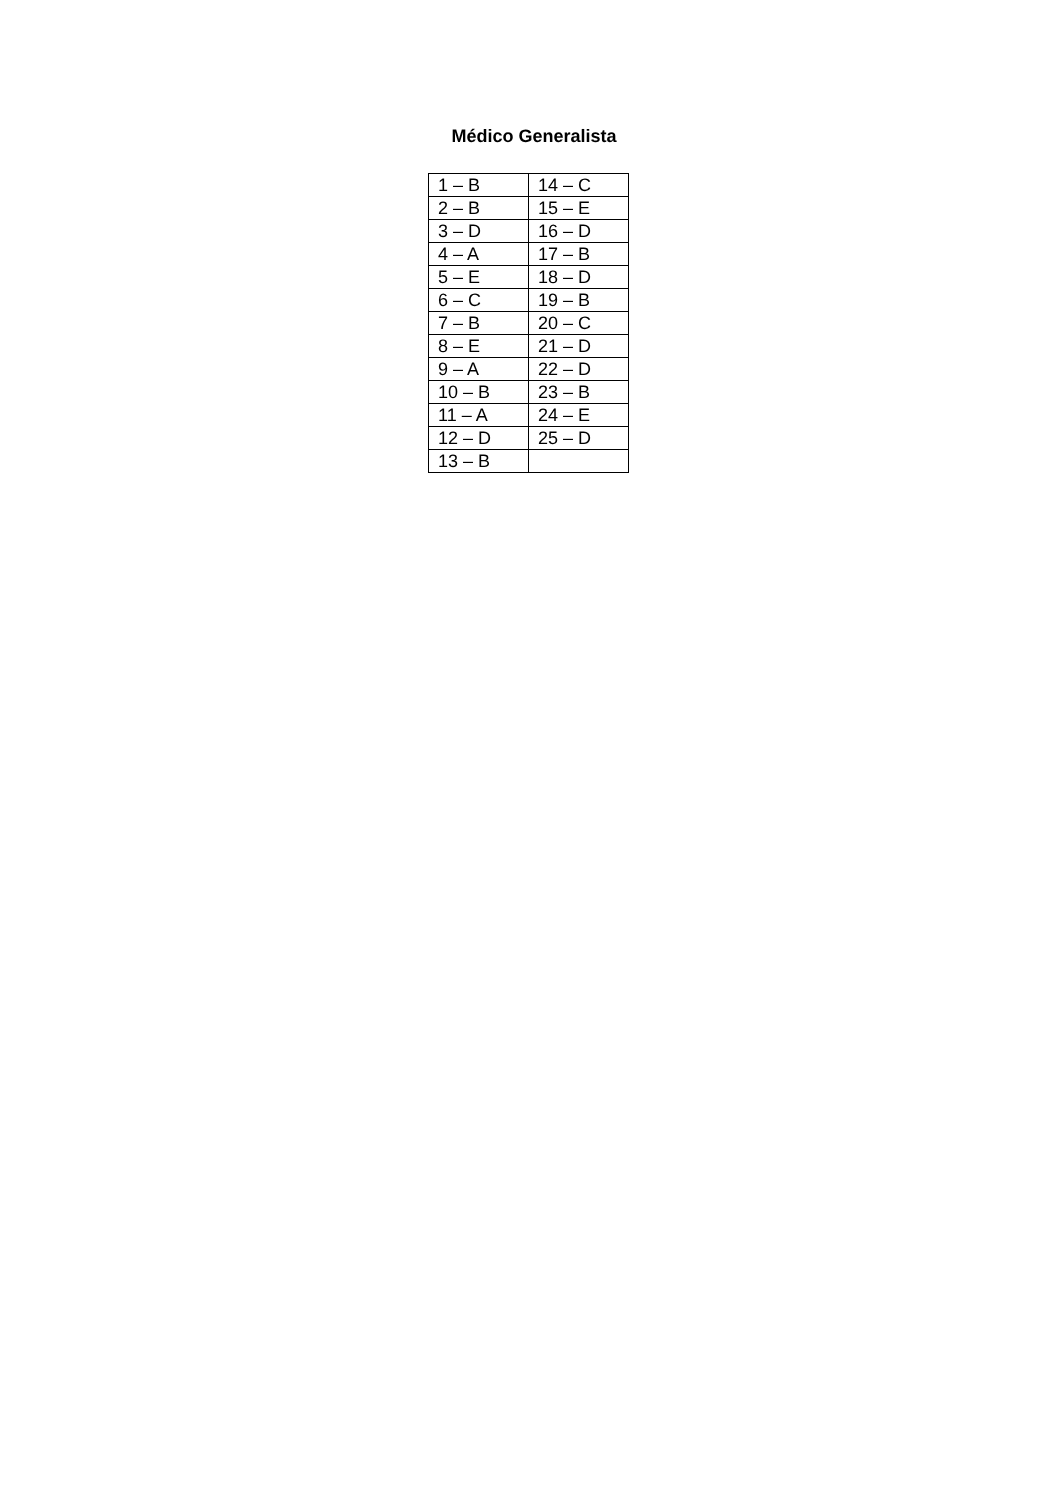Médico Generalista
| 1 – B | 14 – C |
| 2 – B | 15 – E |
| 3 – D | 16 – D |
| 4 – A | 17 – B |
| 5 – E | 18 – D |
| 6 – C | 19 – B |
| 7 – B | 20 – C |
| 8 – E | 21 – D |
| 9 – A | 22 – D |
| 10 – B | 23 – B |
| 11 – A | 24 – E |
| 12 – D | 25 – D |
| 13 – B | |